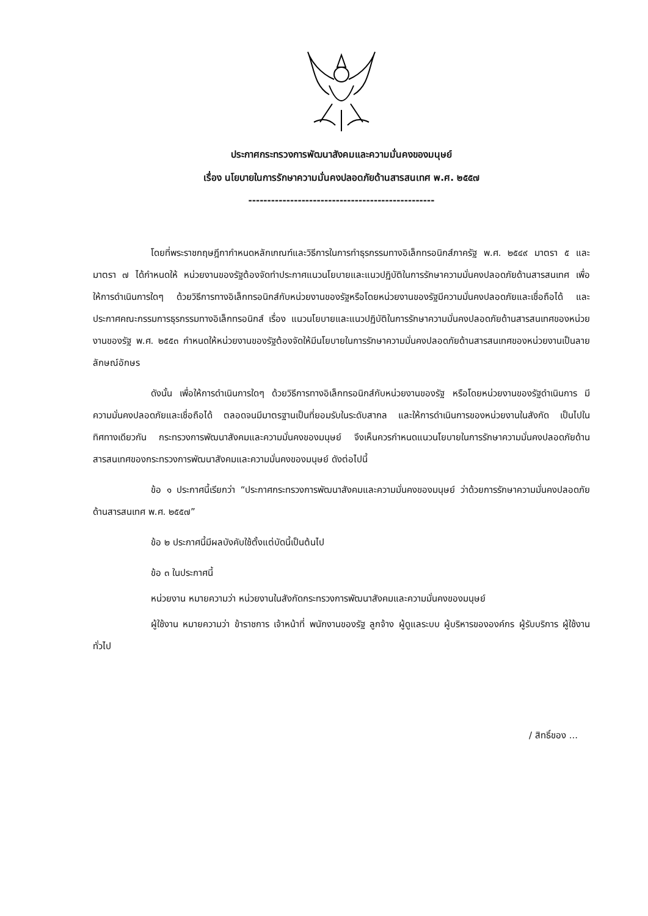ประกาศกระทรวงการพัฒนาสังคมและความมั่นคงของมนุษย์
เรื่อง นโยบายในการรักษาความมั่นคงปลอดภัยด้านสารสนเทศ พ.ศ. ๒๕๕๗
-------------------------------------------------
โดยที่พระราชกฤษฎีกากำหนดหลักเกณฑ์และวิธีการในการทำธุรกรรมทางอิเล็กทรอนิกส์ภาครัฐ พ.ศ. ๒๕๔๙ มาตรา ๕ และมาตรา ๗ ได้กำหนดให้ หน่วยงานของรัฐต้องจัดทำประกาศแนวนโยบายและแนวปฏิบัติในการรักษาความมั่นคงปลอดภัยด้านสารสนเทศ เพื่อให้การดำเนินการใดๆ ด้วยวิธีการทางอิเล็กทรอนิกส์กับหน่วยงานของรัฐหรือโดยหน่วยงานของรัฐมีความมั่นคงปลอดภัยและเชื่อถือได้ และประกาศคณะกรรมการธุรกรรมทางอิเล็กทรอนิกส์ เรื่อง แนวนโยบายและแนวปฏิบัติในการรักษาความมั่นคงปลอดภัยด้านสารสนเทศของหน่วยงานของรัฐ พ.ศ. ๒๕๕๓ กำหนดให้หน่วยงานของรัฐต้องจัดให้มีนโยบายในการรักษาความมั่นคงปลอดภัยด้านสารสนเทศของหน่วยงานเป็นลายลักษณ์อักษร
ดังนั้น เพื่อให้การดำเนินการใดๆ ด้วยวิธีการทางอิเล็กทรอนิกส์กับหน่วยงานของรัฐ หรือโดยหน่วยงานของรัฐดำเนินการ มีความมั่นคงปลอดภัยและเชื่อถือได้ ตลอดจนมีมาตรฐานเป็นที่ยอมรับในระดับสากล และให้การดำเนินการของหน่วยงานในสังกัด เป็นไปในทิศทางเดียวกัน กระทรวงการพัฒนาสังคมและความมั่นคงของมนุษย์ จึงเห็นควรกำหนดแนวนโยบายในการรักษาความมั่นคงปลอดภัยด้านสารสนเทศของกระทรวงการพัฒนาสังคมและความมั่นคงของมนุษย์ ดังต่อไปนี้
ข้อ ๑ ประกาศนี้เรียกว่า “ประกาศกระทรวงการพัฒนาสังคมและความมั่นคงของมนุษย์ ว่าด้วยการรักษาความมั่นคงปลอดภัยด้านสารสนเทศ พ.ศ. ๒๕๕๗”
ข้อ ๒ ประกาศนี้มีผลบังคับใช้ตั้งแต่บัดนี้เป็นต้นไป
ข้อ ๓ ในประกาศนี้
หน่วยงาน หมายความว่า หน่วยงานในสังกัดกระทรวงการพัฒนาสังคมและความมั่นคงของมนุษย์
ผู้ใช้งาน หมายความว่า ข้าราชการ เจ้าหน้าที่ พนักงานของรัฐ ลูกจ้าง ผู้ดูแลระบบ ผู้บริหารขององค์กร ผู้รับบริการ ผู้ใช้งานทั่วไป
/ สิทธิ์ของ ...